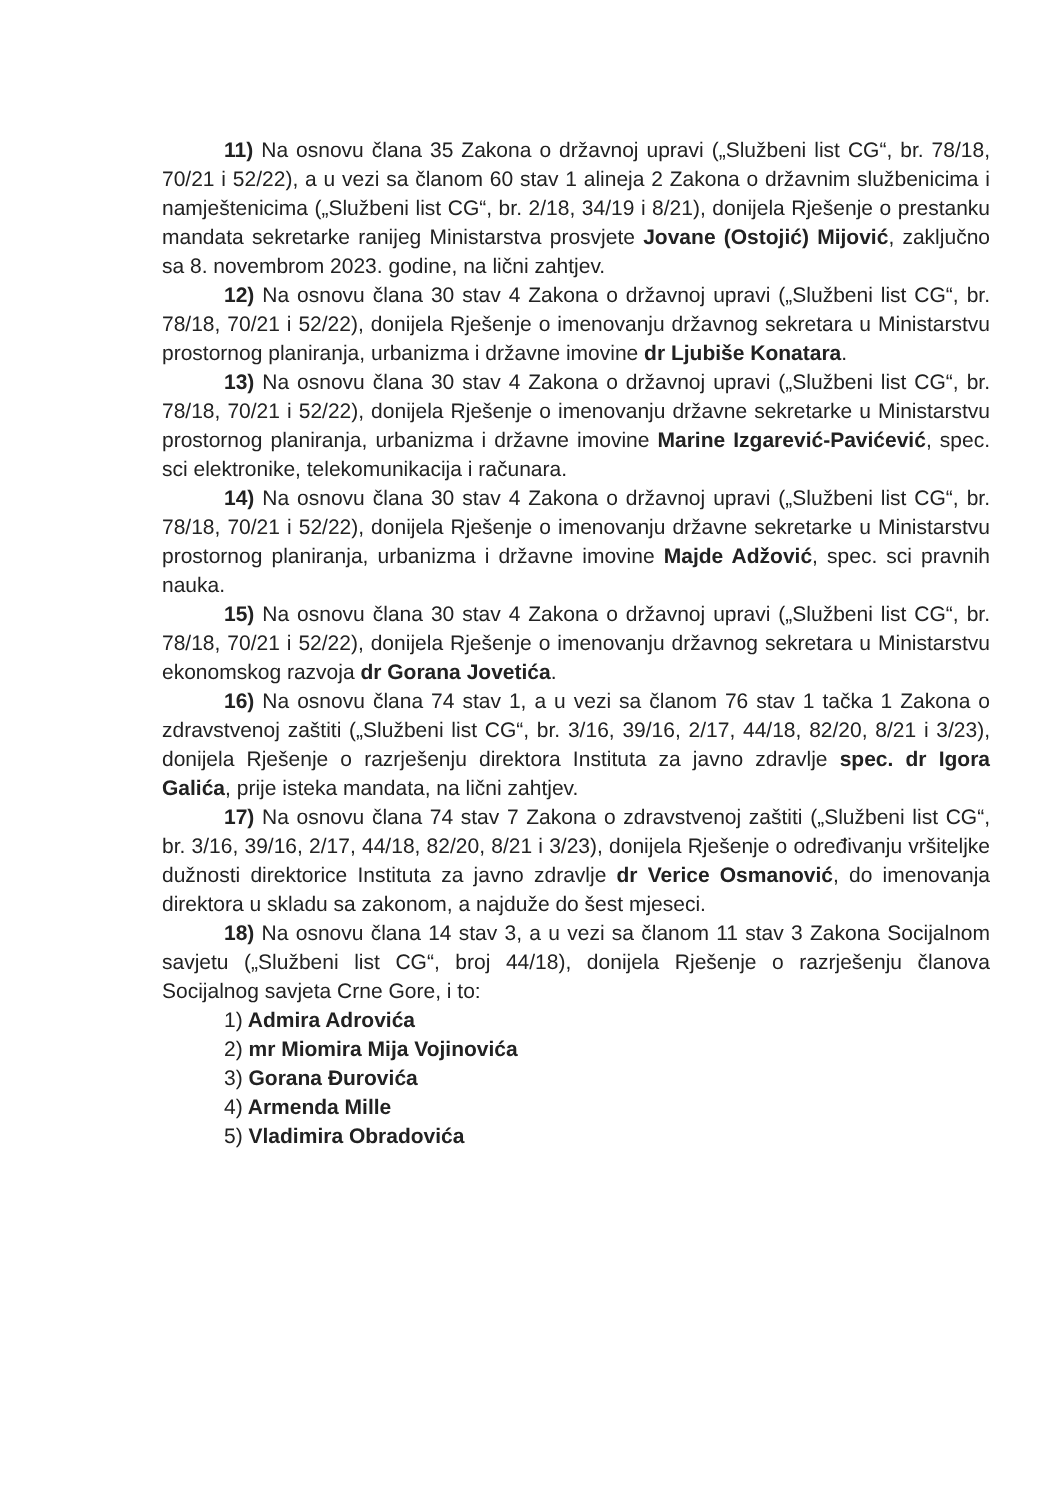11) Na osnovu člana 35 Zakona o državnoj upravi („Službeni list CG“, br. 78/18, 70/21 i 52/22), a u vezi sa članom 60 stav 1 alineja 2 Zakona o državnim službenicima i namještenicima („Službeni list CG“, br. 2/18, 34/19 i 8/21), donijela Rješenje o prestanku mandata sekretarke ranijeg Ministarstva prosvjete Jovane (Ostojić) Mijović, zaključno sa 8. novembrom 2023. godine, na lični zahtjev.
12) Na osnovu člana 30 stav 4 Zakona o državnoj upravi („Službeni list CG“, br. 78/18, 70/21 i 52/22), donijela Rješenje o imenovanju državnog sekretara u Ministarstvu prostornog planiranja, urbanizma i državne imovine dr Ljubiše Konatara.
13) Na osnovu člana 30 stav 4 Zakona o državnoj upravi („Službeni list CG“, br. 78/18, 70/21 i 52/22), donijela Rješenje o imenovanju državne sekretarke u Ministarstvu prostornog planiranja, urbanizma i državne imovine Marine Izgarević-Pavićević, spec. sci elektronike, telekomunikacija i računara.
14) Na osnovu člana 30 stav 4 Zakona o državnoj upravi („Službeni list CG“, br. 78/18, 70/21 i 52/22), donijela Rješenje o imenovanju državne sekretarke u Ministarstvu prostornog planiranja, urbanizma i državne imovine Majde Adžović, spec. sci pravnih nauka.
15) Na osnovu člana 30 stav 4 Zakona o državnoj upravi („Službeni list CG“, br. 78/18, 70/21 i 52/22), donijela Rješenje o imenovanju državnog sekretara u Ministarstvu ekonomskog razvoja dr Gorana Jovetića.
16) Na osnovu člana 74 stav 1, a u vezi sa članom 76 stav 1 tačka 1 Zakona o zdravstvenoj zaštiti („Službeni list CG“, br. 3/16, 39/16, 2/17, 44/18, 82/20, 8/21 i 3/23), donijela Rješenje o razrješenju direktora Instituta za javno zdravlje spec. dr Igora Galića, prije isteka mandata, na lični zahtjev.
17) Na osnovu člana 74 stav 7 Zakona o zdravstvenoj zaštiti („Službeni list CG“, br. 3/16, 39/16, 2/17, 44/18, 82/20, 8/21 i 3/23), donijela Rješenje o određivanju vršiteljke dužnosti direktorice Instituta za javno zdravlje dr Verice Osmanović, do imenovanja direktora u skladu sa zakonom, a najduže do šest mjeseci.
18) Na osnovu člana 14 stav 3, a u vezi sa članom 11 stav 3 Zakona Socijalnom savjetu („Službeni list CG“, broj 44/18), donijela Rješenje o razrješenju članova Socijalnog savjeta Crne Gore, i to:
1) Admira Adrovića
2) mr Miomira Mija Vojinovića
3) Gorana Đurovića
4) Armenda Mille
5) Vladimira Obradovića